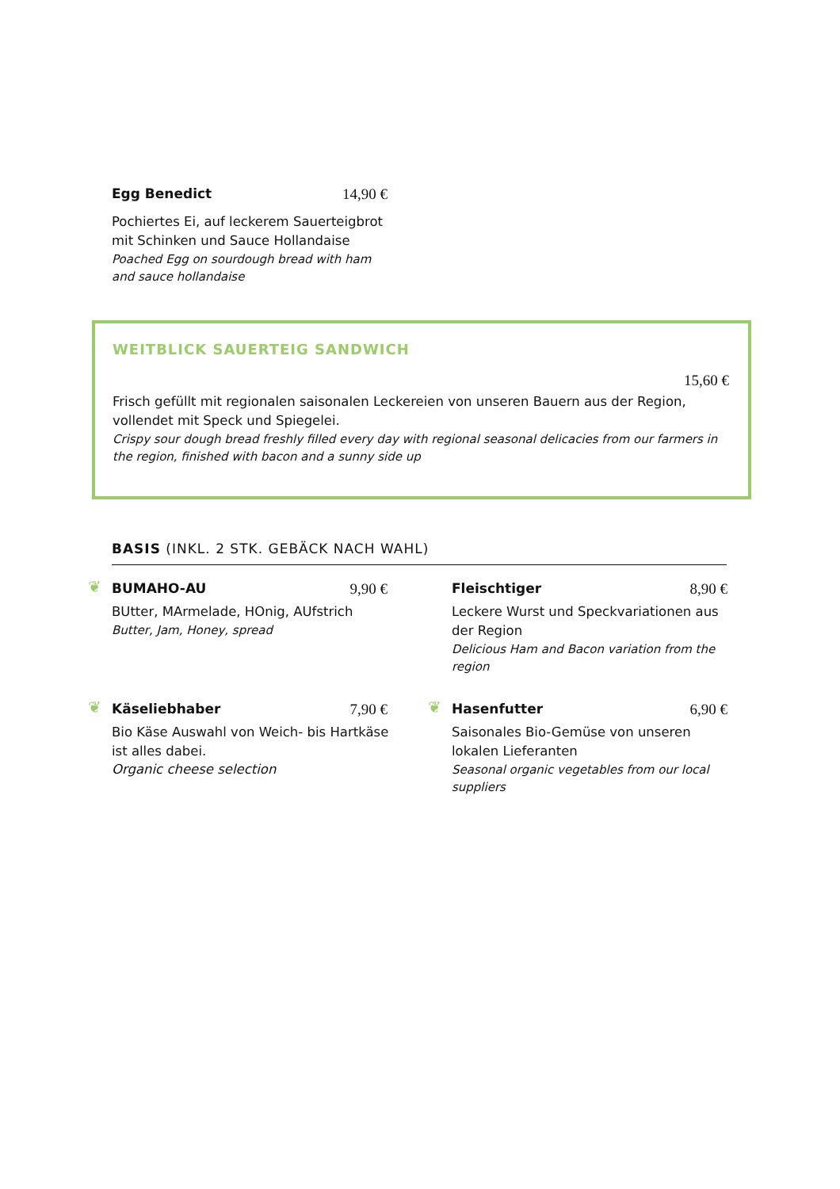Egg Benedict 14,90 €
Pochiertes Ei, auf leckerem Sauerteigbrot mit Schinken und Sauce Hollandaise
Poached Egg on sourdough bread with ham and sauce hollandaise
WEITBLICK SAUERTEIG SANDWICH
15,60 €
Frisch gefüllt mit regionalen saisonalen Leckereien von unseren Bauern aus der Region, vollendet mit Speck und Spiegelei.
Crispy sour dough bread freshly filled every day with regional seasonal delicacies from our farmers in the region, finished with bacon and a sunny side up
BASIS (INKL. 2 STK. GEBÄCK NACH WAHL)
❦
BUMAHO-AU 9,90 €
BUtter, MArmelade, HOnig, AUfstrich
Butter, Jam, Honey, spread
Fleischtiger 8,90 €
Leckere Wurst und Speckvariationen aus der Region
Delicious Ham and Bacon variation from the region
❦
Käseliebhaber 7,90 €
Bio Käse Auswahl von Weich- bis Hartkäse ist alles dabei.
Organic cheese selection
❦
Hasenfutter 6,90 €
Saisonales Bio-Gemüse von unseren lokalen Lieferanten
Seasonal organic vegetables from our local suppliers